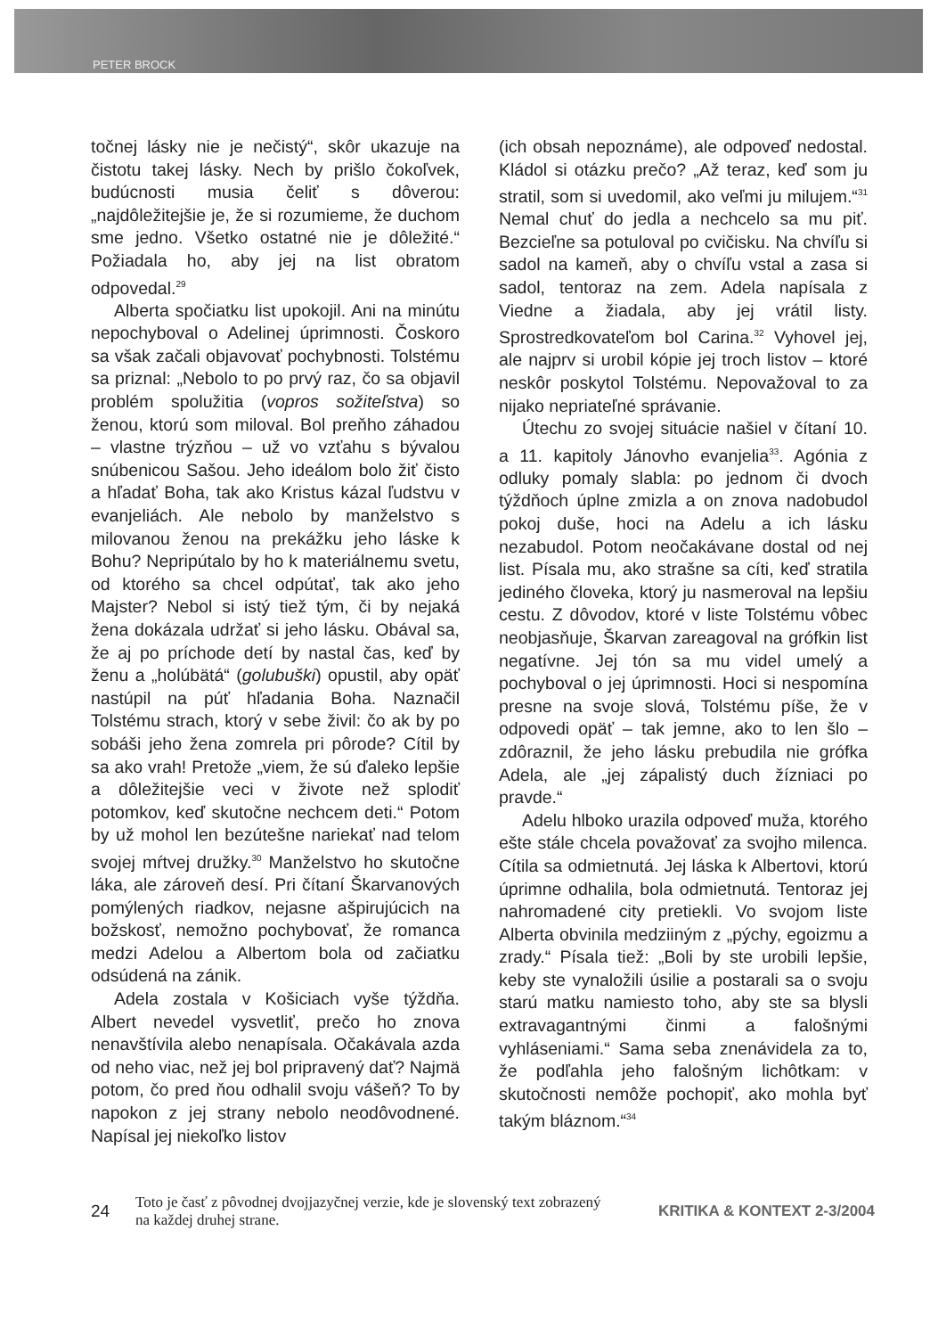PETER BROCK
točnej lásky nie je nečistý“, skôr ukazuje na čistotu takej lásky. Nech by prišlo čokoľvek, budúcnosti musia čeliť s dôverou: „najdôležitejšie je, že si rozumieme, že duchom sme jedno. Všetko ostatné nie je dôležité.“ Požiadala ho, aby jej na list obratom odpovedal.<sup>29</sup>
Alberta spočiatku list upokojil. Ani na minútu nepochyboval o Adelinej úprimnosti. Čoskoro sa však začali objavovať pochybnosti. Tolstému sa priznal: „Nebolo to po prvý raz, čo sa objavil problém spolužitia (vopros sožiteľstva) so ženou, ktorú som miloval. Bol preňho záhadou – vlastne trýzňou – už vo vzťahu s bývalou snúbenicou Sašou. Jeho ideálom bolo žiť čisto a hľadať Boha, tak ako Kristus kázal ľudstvu v evanjeliách. Ale nebolo by manželstvo s milovanou ženou na prekážku jeho láske k Bohu? Nepripútalo by ho k materiálnemu svetu, od ktorého sa chcel odpútať, tak ako jeho Majster? Nebol si istý tiež tým, či by nejaká žena dokázala udržať si jeho lásku. Obával sa, že aj po príchode detí by nastal čas, keď by ženu a „holúbätá“ (golubuški) opustil, aby opäť nastúpil na púť hľadania Boha. Naznačil Tolstému strach, ktorý v sebe živil: čo ak by po sobáši jeho žena zomrela pri pôrode? Cítil by sa ako vrah! Pretože „viem, že sú ďaleko lepšie a dôležitejšie veci v živote než splodiť potomkov, keď skutočne nechcem deti.“ Potom by už mohol len bezútešne nariekať nad telom svojej mŕtvej družky.<sup>30</sup> Manželstvo ho skutočne láka, ale zároveň desí. Pri čítaní Škarvanových pomýlených riadkov, nejasne ašpirujúcich na božskosť, nemožno pochybovať, že romanca medzi Adelou a Albertom bola od začiatku odsúdená na zánik.
Adela zostala v Košiciach vyše týždňa. Albert nevedel vysvetliť, prečo ho znova nenavštívila alebo nenapísala. Očakávala azda od neho viac, než jej bol pripravený dať? Najmä potom, čo pred ňou odhalil svoju vášeň? To by napokon z jej strany nebolo neodôvodnené. Napísal jej niekoľko listov
(ich obsah nepoznáme), ale odpoveď nedostal. Kládol si otázku prečo? „Až teraz, keď som ju stratil, som si uvedomil, ako veľmi ju milujem.“<sup>31</sup> Nemal chuť do jedla a nechcelo sa mu piť. Bezcieľne sa potuloval po cvičisku. Na chvíľu si sadol na kameň, aby o chvíľu vstal a zasa si sadol, tentoraz na zem. Adela napísala z Viedne a žiadala, aby jej vrátil listy. Sprostredkovateľom bol Carina.<sup>32</sup> Vyhovel jej, ale najprv si urobil kópie jej troch listov – ktoré neskôr poskytol Tolstému. Nepovažoval to za nijako nepriateľné správanie.
Útechu zo svojej situácie našiel v čítaní 10. a 11. kapitoly Jánovho evanjelia<sup>33</sup>. Agónia z odluky pomaly slabla: po jednom či dvoch týždňoch úplne zmizla a on znova nadobudol pokoj duše, hoci na Adelu a ich lásku nezabudol. Potom neočakávane dostal od nej list. Písala mu, ako strašne sa cíti, keď stratila jediného človeka, ktorý ju nasmeroval na lepšiu cestu. Z dôvodov, ktoré v liste Tolstému vôbec neobjasňuje, Škarvan zareagoval na grófkin list negatívne. Jej tón sa mu videl umelý a pochyboval o jej úprimnosti. Hoci si nespomína presne na svoje slová, Tolstému píše, že v odpovedi opäť – tak jemne, ako to len šlo – zdôraznil, že jeho lásku prebudila nie grófka Adela, ale „jej zápalistý duch žízniaci po pravde.“
Adelu hlboko urazila odpoveď muža, ktorého ešte stále chcela považovať za svojho milenca. Cítila sa odmietnutá. Jej láska k Albertovi, ktorú úprimne odhalila, bola odmietnutá. Tentoraz jej nahromadené city pretiekli. Vo svojom liste Alberta obvinila medziiným z „pýchy, egoizmu a zrady.“ Písala tiež: „Boli by ste urobili lepšie, keby ste vynaložili úsilie a postarali sa o svoju starú matku namiesto toho, aby ste sa blysli extravagantnými činmi a falošnými vyhláseniami.“ Sama seba znenávidela za to, že podľahla jeho falošným lichôtkam: v skutočnosti nemôže pochopiť, ako mohla byť takým bláznom.“<sup>34</sup>
24
Toto je časť z pôvodnej dvojjazyčnej verzie, kde je slovenský text zobrazený na každej druhej strane.
KRITIKA & KONTEXT 2-3/2004